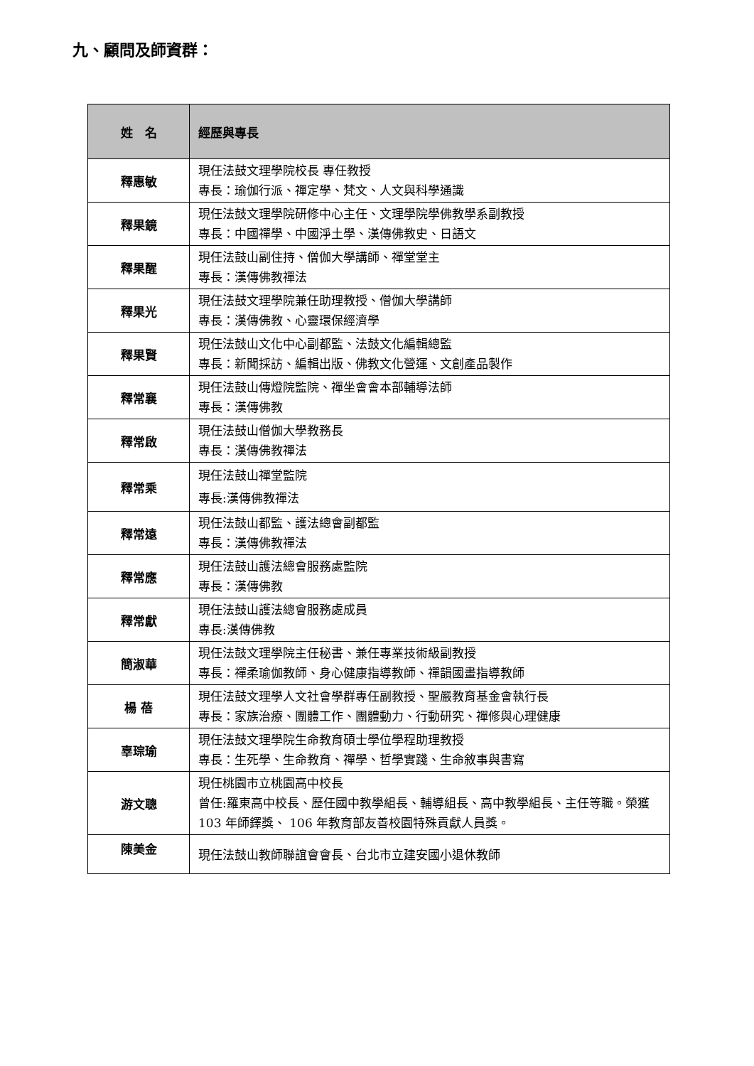九、顧問及師資群：
| 姓 名 | 經歷與專長 |
| --- | --- |
| 釋惠敏 | 現任法鼓文理學院校長 專任教授 專長：瑜伽行派、禪定學、梵文、人文與科學通識 |
| 釋果鏡 | 現任法鼓文理學院研修中心主任、文理學院學佛教學系副教授 專長：中國禪學、中國淨土學、漢傳佛教史、日語文 |
| 釋果醒 | 現任法鼓山副住持、僧伽大學講師、禪堂堂主 專長：漢傳佛教禪法 |
| 釋果光 | 現任法鼓文理學院兼任助理教授、僧伽大學講師 專長：漢傳佛教、心靈環保經濟學 |
| 釋果賢 | 現任法鼓山文化中心副都監、法鼓文化編輯總監 專長：新聞採訪、編輯出版、佛教文化營運、文創產品製作 |
| 釋常襄 | 現任法鼓山傳燈院監院、禪坐會會本部輔導法師 專長：漢傳佛教 |
| 釋常啟 | 現任法鼓山僧伽大學教務長 專長：漢傳佛教禪法 |
| 釋常乘 | 現任法鼓山禪堂監院 專長:漢傳佛教禪法 |
| 釋常遠 | 現任法鼓山都監、護法總會副都監 專長：漢傳佛教禪法 |
| 釋常應 | 現任法鼓山護法總會服務處監院 專長：漢傳佛教 |
| 釋常獻 | 現任法鼓山護法總會服務處成員 專長:漢傳佛教 |
| 簡淑華 | 現任法鼓文理學院主任秘書、兼任專業技術級副教授 專長：禪柔瑜伽教師、身心健康指導教師、禪韻國畫指導教師 |
| 楊 蓓 | 現任法鼓文理學人文社會學群專任副教授、聖嚴教育基金會執行長 專長：家族治療、團體工作、團體動力、行動研究、禪修與心理健康 |
| 辜琮瑜 | 現任法鼓文理學院生命教育碩士學位學程助理教授 專長：生死學、生命教育、禪學、哲學實踐、生命敘事與書寫 |
| 游文聰 | 現任桃園市立桃園高中校長 曾任:羅東高中校長、歷任國中教學組長、輔導組長、高中教學組長、主任等職。榮獲 103 年師鐸獎、 106 年教育部友善校園特殊貢獻人員獎。 |
| 陳美金 | 現任法鼓山教師聯誼會會長、台北市立建安國小退休教師 |